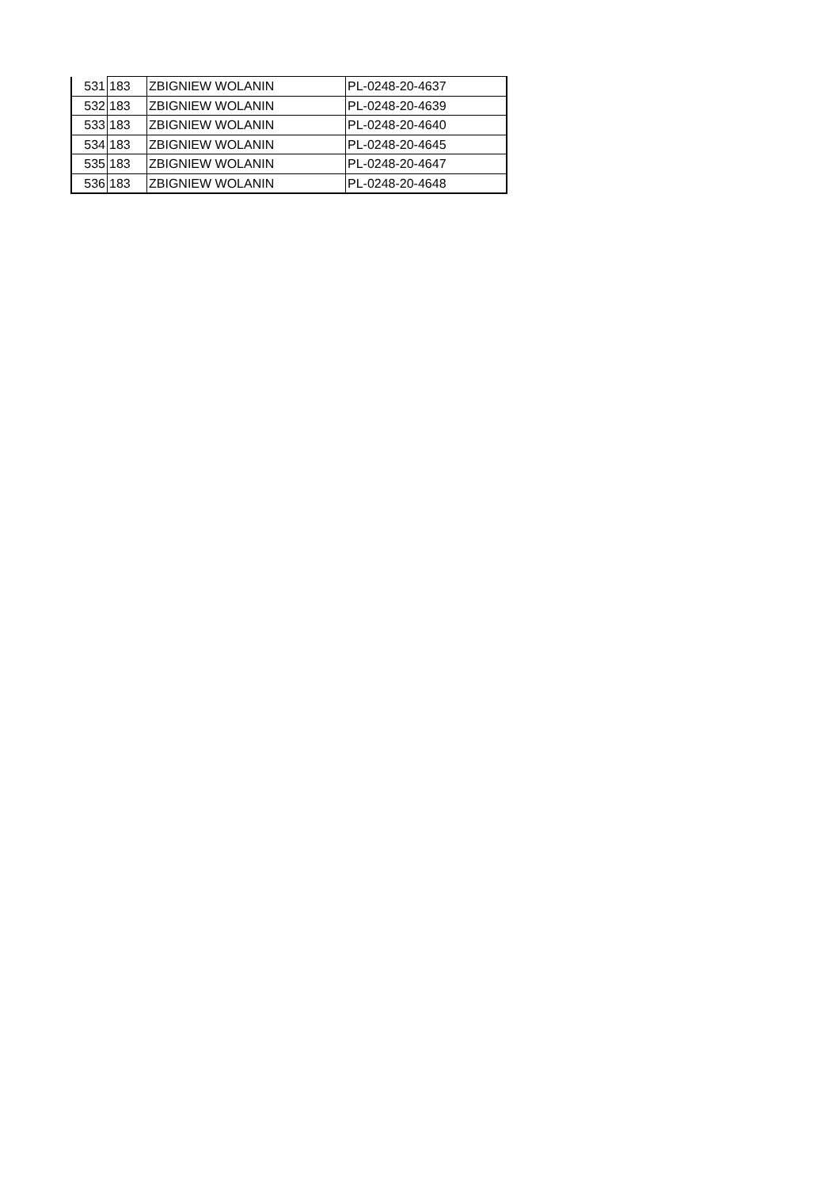| 531 | 183 | ZBIGNIEW WOLANIN | PL-0248-20-4637 |
| 532 | 183 | ZBIGNIEW WOLANIN | PL-0248-20-4639 |
| 533 | 183 | ZBIGNIEW WOLANIN | PL-0248-20-4640 |
| 534 | 183 | ZBIGNIEW WOLANIN | PL-0248-20-4645 |
| 535 | 183 | ZBIGNIEW WOLANIN | PL-0248-20-4647 |
| 536 | 183 | ZBIGNIEW WOLANIN | PL-0248-20-4648 |